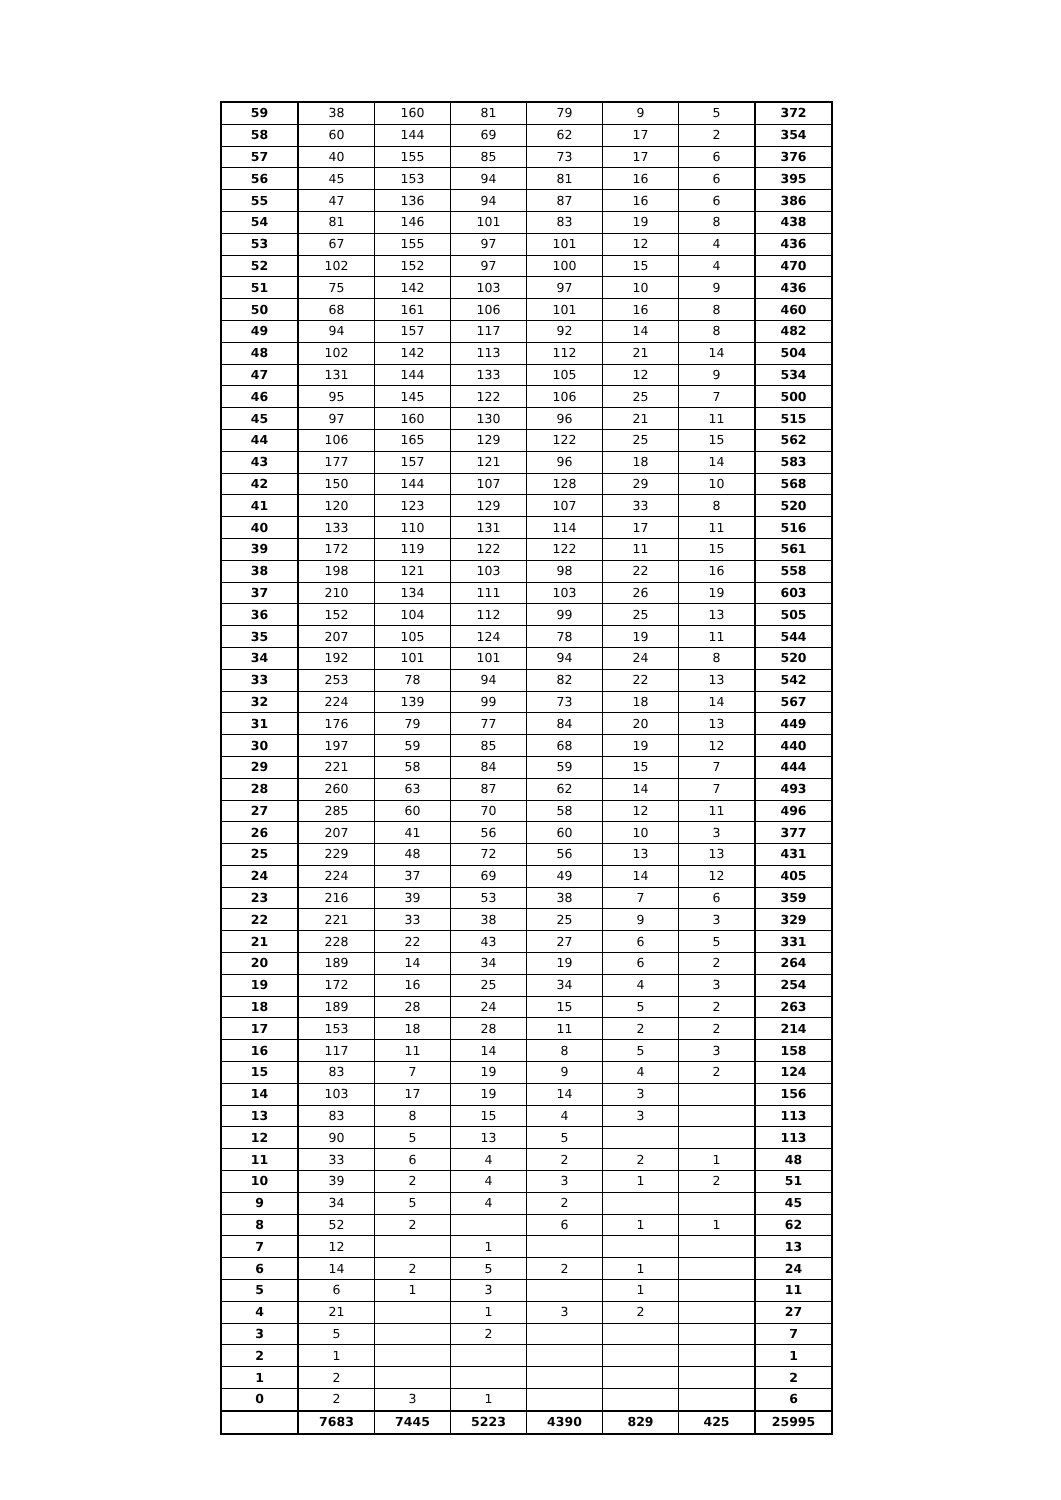| 59 | 38 | 160 | 81 | 79 | 9 | 5 | 372 |
| 58 | 60 | 144 | 69 | 62 | 17 | 2 | 354 |
| 57 | 40 | 155 | 85 | 73 | 17 | 6 | 376 |
| 56 | 45 | 153 | 94 | 81 | 16 | 6 | 395 |
| 55 | 47 | 136 | 94 | 87 | 16 | 6 | 386 |
| 54 | 81 | 146 | 101 | 83 | 19 | 8 | 438 |
| 53 | 67 | 155 | 97 | 101 | 12 | 4 | 436 |
| 52 | 102 | 152 | 97 | 100 | 15 | 4 | 470 |
| 51 | 75 | 142 | 103 | 97 | 10 | 9 | 436 |
| 50 | 68 | 161 | 106 | 101 | 16 | 8 | 460 |
| 49 | 94 | 157 | 117 | 92 | 14 | 8 | 482 |
| 48 | 102 | 142 | 113 | 112 | 21 | 14 | 504 |
| 47 | 131 | 144 | 133 | 105 | 12 | 9 | 534 |
| 46 | 95 | 145 | 122 | 106 | 25 | 7 | 500 |
| 45 | 97 | 160 | 130 | 96 | 21 | 11 | 515 |
| 44 | 106 | 165 | 129 | 122 | 25 | 15 | 562 |
| 43 | 177 | 157 | 121 | 96 | 18 | 14 | 583 |
| 42 | 150 | 144 | 107 | 128 | 29 | 10 | 568 |
| 41 | 120 | 123 | 129 | 107 | 33 | 8 | 520 |
| 40 | 133 | 110 | 131 | 114 | 17 | 11 | 516 |
| 39 | 172 | 119 | 122 | 122 | 11 | 15 | 561 |
| 38 | 198 | 121 | 103 | 98 | 22 | 16 | 558 |
| 37 | 210 | 134 | 111 | 103 | 26 | 19 | 603 |
| 36 | 152 | 104 | 112 | 99 | 25 | 13 | 505 |
| 35 | 207 | 105 | 124 | 78 | 19 | 11 | 544 |
| 34 | 192 | 101 | 101 | 94 | 24 | 8 | 520 |
| 33 | 253 | 78 | 94 | 82 | 22 | 13 | 542 |
| 32 | 224 | 139 | 99 | 73 | 18 | 14 | 567 |
| 31 | 176 | 79 | 77 | 84 | 20 | 13 | 449 |
| 30 | 197 | 59 | 85 | 68 | 19 | 12 | 440 |
| 29 | 221 | 58 | 84 | 59 | 15 | 7 | 444 |
| 28 | 260 | 63 | 87 | 62 | 14 | 7 | 493 |
| 27 | 285 | 60 | 70 | 58 | 12 | 11 | 496 |
| 26 | 207 | 41 | 56 | 60 | 10 | 3 | 377 |
| 25 | 229 | 48 | 72 | 56 | 13 | 13 | 431 |
| 24 | 224 | 37 | 69 | 49 | 14 | 12 | 405 |
| 23 | 216 | 39 | 53 | 38 | 7 | 6 | 359 |
| 22 | 221 | 33 | 38 | 25 | 9 | 3 | 329 |
| 21 | 228 | 22 | 43 | 27 | 6 | 5 | 331 |
| 20 | 189 | 14 | 34 | 19 | 6 | 2 | 264 |
| 19 | 172 | 16 | 25 | 34 | 4 | 3 | 254 |
| 18 | 189 | 28 | 24 | 15 | 5 | 2 | 263 |
| 17 | 153 | 18 | 28 | 11 | 2 | 2 | 214 |
| 16 | 117 | 11 | 14 | 8 | 5 | 3 | 158 |
| 15 | 83 | 7 | 19 | 9 | 4 | 2 | 124 |
| 14 | 103 | 17 | 19 | 14 | 3 | | 156 |
| 13 | 83 | 8 | 15 | 4 | 3 | | 113 |
| 12 | 90 | 5 | 13 | 5 | | | 113 |
| 11 | 33 | 6 | 4 | 2 | 2 | 1 | 48 |
| 10 | 39 | 2 | 4 | 3 | 1 | 2 | 51 |
| 9 | 34 | 5 | 4 | 2 | | | 45 |
| 8 | 52 | 2 | | 6 | 1 | 1 | 62 |
| 7 | 12 | | 1 | | | | 13 |
| 6 | 14 | 2 | 5 | 2 | 1 | | 24 |
| 5 | 6 | 1 | 3 | | 1 | | 11 |
| 4 | 21 | | 1 | 3 | 2 | | 27 |
| 3 | 5 | | 2 | | | | 7 |
| 2 | 1 | | | | | | 1 |
| 1 | 2 | | | | | | 2 |
| 0 | 2 | 3 | 1 | | | | 6 |
| | 7683 | 7445 | 5223 | 4390 | 829 | 425 | 25995 |